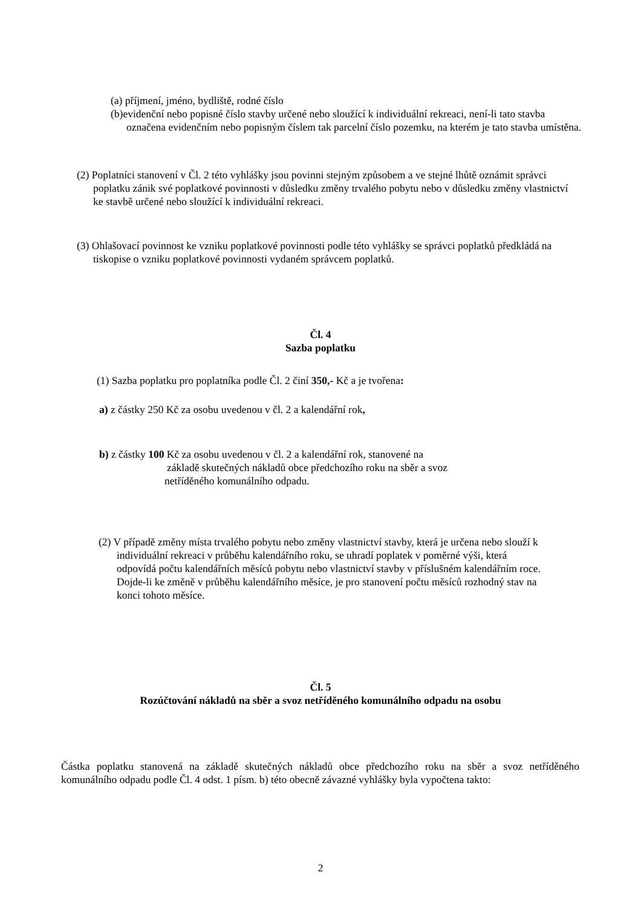(a) příjmení, jméno, bydliště, rodné číslo
(b)evidenční nebo popisné číslo stavby určené nebo sloužící k individuální rekreaci, není-li tato stavba označena evidenčním nebo popisným číslem tak parcelní číslo pozemku, na kterém je tato stavba umístěna.
(2) Poplatníci stanovení v Čl. 2 této vyhlášky jsou povinni stejným způsobem a ve stejné lhůtě oznámit správci poplatku zánik své poplatkové povinnosti v důsledku změny trvalého pobytu nebo v důsledku změny vlastnictví ke stavbě určené nebo sloužící k individuální rekreaci.
(3) Ohlašovací povinnost ke vzniku poplatkové povinnosti podle této vyhlášky se správci poplatků předkládá na tiskopise o vzniku poplatkové povinnosti vydaném správcem poplatků.
Čl. 4
Sazba poplatku
(1) Sazba poplatku pro poplatníka podle Čl. 2 činí 350,- Kč a je tvořena:
a) z částky 250 Kč za osobu uvedenou v čl. 2 a kalendářní rok,
b) z částky 100 Kč za osobu uvedenou v čl. 2 a kalendářní rok, stanovené na
základě skutečných nákladů obce předchozího roku na sběr a svoz
netříděného komunálního odpadu.
(2) V případě změny místa trvalého pobytu nebo změny vlastnictví stavby, která je určena nebo slouží k individuální rekreaci v průběhu kalendářního roku, se uhradí poplatek v poměrné výši, která odpovídá počtu kalendářních měsíců pobytu nebo vlastnictví stavby v příslušném kalendářním roce. Dojde-li ke změně v průběhu kalendářního měsíce, je pro stanovení počtu měsíců rozhodný stav na konci tohoto měsíce.
Čl. 5
Rozúčtování nákladů na sběr a svoz netříděného komunálního odpadu na osobu
Částka poplatku stanovená na základě skutečných nákladů obce předchozího roku na sběr a svoz netříděného komunálního odpadu podle Čl. 4 odst. 1 písm. b) této obecně závazné vyhlášky byla vypočtena takto:
2